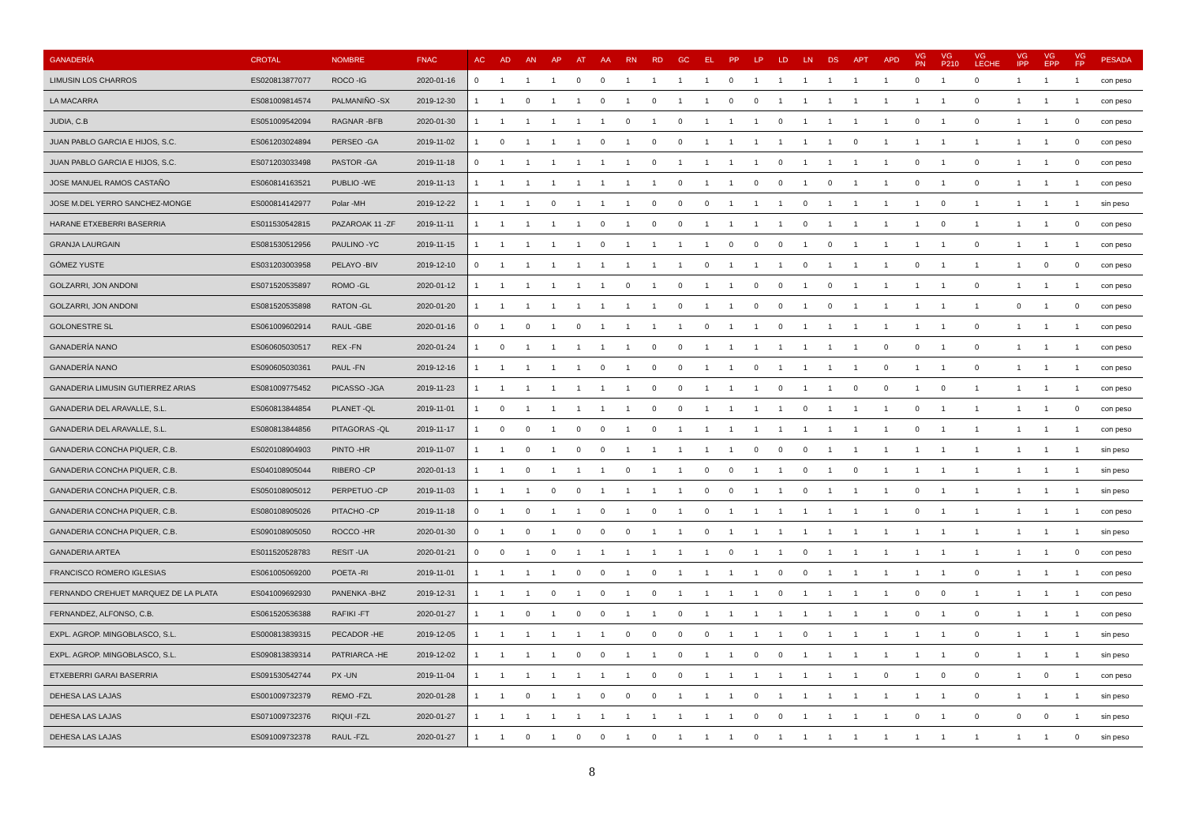| GANADERÍA | CROTAL | NOMBRE | FNAC | AC | AD | AN | AP | AT | AA | RN | RD | GC | EL | PP | LP | LD | LN | DS | APT | APD | VG PN | VG P210 | VG LECHE | VG IPP | VG EPP | VG FP | PESADA |
| --- | --- | --- | --- | --- | --- | --- | --- | --- | --- | --- | --- | --- | --- | --- | --- | --- | --- | --- | --- | --- | --- | --- | --- | --- | --- | --- | --- |
| LIMUSIN LOS CHARROS | ES020813877077 | ROCO -IG | 2020-01-16 | 0 | 1 | 1 | 1 | 0 | 0 | 1 | 1 | 1 | 1 | 0 | 1 | 1 | 1 | 1 | 1 | 1 | 0 | 1 | 0 | 1 | 1 | 1 | con peso |
| LA MACARRA | ES081009814574 | PALMANIÑO -SX | 2019-12-30 | 1 | 1 | 0 | 1 | 1 | 0 | 1 | 0 | 1 | 1 | 0 | 0 | 1 | 1 | 1 | 1 | 1 | 1 | 1 | 0 | 1 | 1 | 1 | con peso |
| JUDIA, C.B | ES051009542094 | RAGNAR -BFB | 2020-01-30 | 1 | 1 | 1 | 1 | 1 | 1 | 0 | 1 | 0 | 1 | 1 | 1 | 0 | 1 | 1 | 1 | 1 | 0 | 1 | 0 | 1 | 1 | 0 | con peso |
| JUAN PABLO GARCIA E HIJOS, S.C. | ES061203024894 | PERSEO -GA | 2019-11-02 | 1 | 0 | 1 | 1 | 1 | 0 | 1 | 0 | 0 | 1 | 1 | 1 | 1 | 1 | 1 | 0 | 1 | 1 | 1 | 1 | 1 | 1 | 0 | con peso |
| JUAN PABLO GARCIA E HIJOS, S.C. | ES071203033498 | PASTOR -GA | 2019-11-18 | 0 | 1 | 1 | 1 | 1 | 1 | 1 | 0 | 1 | 1 | 1 | 1 | 0 | 1 | 1 | 1 | 1 | 0 | 1 | 0 | 1 | 1 | 0 | con peso |
| JOSE MANUEL RAMOS CASTAÑO | ES060814163521 | PUBLIO -WE | 2019-11-13 | 1 | 1 | 1 | 1 | 1 | 1 | 1 | 1 | 0 | 1 | 1 | 0 | 0 | 1 | 0 | 1 | 1 | 0 | 1 | 0 | 1 | 1 | 1 | con peso |
| JOSE M.DEL YERRO SANCHEZ-MONGE | ES000814142977 | Polar -MH | 2019-12-22 | 1 | 1 | 1 | 0 | 1 | 1 | 1 | 0 | 0 | 0 | 1 | 1 | 1 | 0 | 1 | 1 | 1 | 1 | 0 | 1 | 1 | 1 | 1 | sin peso |
| HARANE ETXEBERRI BASERRIA | ES011530542815 | PAZAROAK 11 -ZF | 2019-11-11 | 1 | 1 | 1 | 1 | 1 | 0 | 1 | 0 | 0 | 1 | 1 | 1 | 1 | 0 | 1 | 1 | 1 | 1 | 0 | 1 | 1 | 1 | 0 | con peso |
| GRANJA LAURGAIN | ES081530512956 | PAULINO -YC | 2019-11-15 | 1 | 1 | 1 | 1 | 1 | 0 | 1 | 1 | 1 | 1 | 0 | 0 | 0 | 1 | 0 | 1 | 1 | 1 | 1 | 0 | 1 | 1 | 1 | con peso |
| GÓMEZ YUSTE | ES031203003958 | PELAYO -BIV | 2019-12-10 | 0 | 1 | 1 | 1 | 1 | 1 | 1 | 1 | 1 | 0 | 1 | 1 | 1 | 0 | 1 | 1 | 1 | 0 | 1 | 1 | 1 | 0 | 0 | con peso |
| GOLZARRI, JON ANDONI | ES071520535897 | ROMO -GL | 2020-01-12 | 1 | 1 | 1 | 1 | 1 | 1 | 0 | 1 | 0 | 1 | 1 | 0 | 0 | 1 | 0 | 1 | 1 | 1 | 1 | 0 | 1 | 1 | 1 | con peso |
| GOLZARRI, JON ANDONI | ES081520535898 | RATON -GL | 2020-01-20 | 1 | 1 | 1 | 1 | 1 | 1 | 1 | 1 | 0 | 1 | 1 | 0 | 0 | 1 | 0 | 1 | 1 | 1 | 1 | 1 | 0 | 1 | 0 | con peso |
| GOLONESTRE SL | ES061009602914 | RAUL -GBE | 2020-01-16 | 0 | 1 | 0 | 1 | 0 | 1 | 1 | 1 | 1 | 0 | 1 | 1 | 0 | 1 | 1 | 1 | 1 | 1 | 1 | 0 | 1 | 1 | 1 | con peso |
| GANADERÍA NANO | ES060605030517 | REX -FN | 2020-01-24 | 1 | 0 | 1 | 1 | 1 | 1 | 1 | 0 | 0 | 1 | 1 | 1 | 1 | 1 | 1 | 1 | 0 | 0 | 1 | 0 | 1 | 1 | 1 | con peso |
| GANADERÍA NANO | ES090605030361 | PAUL -FN | 2019-12-16 | 1 | 1 | 1 | 1 | 1 | 0 | 1 | 0 | 0 | 1 | 1 | 0 | 1 | 1 | 1 | 1 | 0 | 1 | 1 | 0 | 1 | 1 | 1 | con peso |
| GANADERIA LIMUSIN GUTIERREZ ARIAS | ES081009775452 | PICASSO -JGA | 2019-11-23 | 1 | 1 | 1 | 1 | 1 | 1 | 1 | 0 | 0 | 1 | 1 | 1 | 0 | 1 | 1 | 0 | 0 | 1 | 0 | 1 | 1 | 1 | 1 | con peso |
| GANADERIA DEL ARAVALLE, S.L. | ES060813844854 | PLANET -QL | 2019-11-01 | 1 | 0 | 1 | 1 | 1 | 1 | 1 | 0 | 0 | 1 | 1 | 1 | 1 | 0 | 1 | 1 | 1 | 0 | 1 | 1 | 1 | 1 | 0 | con peso |
| GANADERIA DEL ARAVALLE, S.L. | ES080813844856 | PITAGORAS -QL | 2019-11-17 | 1 | 0 | 0 | 1 | 0 | 0 | 1 | 0 | 1 | 1 | 1 | 1 | 1 | 1 | 1 | 1 | 1 | 0 | 1 | 1 | 1 | 1 | 1 | con peso |
| GANADERIA CONCHA PIQUER, C.B. | ES020108904903 | PINTO -HR | 2019-11-07 | 1 | 1 | 0 | 1 | 0 | 0 | 1 | 1 | 1 | 1 | 1 | 0 | 0 | 0 | 1 | 1 | 1 | 1 | 1 | 1 | 1 | 1 | 1 | sin peso |
| GANADERIA CONCHA PIQUER, C.B. | ES040108905044 | RIBERO -CP | 2020-01-13 | 1 | 1 | 0 | 1 | 1 | 1 | 0 | 1 | 1 | 0 | 0 | 1 | 1 | 0 | 1 | 0 | 1 | 1 | 1 | 1 | 1 | 1 | 1 | sin peso |
| GANADERIA CONCHA PIQUER, C.B. | ES050108905012 | PERPETUO -CP | 2019-11-03 | 1 | 1 | 1 | 0 | 0 | 1 | 1 | 1 | 1 | 0 | 0 | 1 | 1 | 0 | 1 | 1 | 1 | 0 | 1 | 1 | 1 | 1 | 1 | sin peso |
| GANADERIA CONCHA PIQUER, C.B. | ES080108905026 | PITACHO -CP | 2019-11-18 | 0 | 1 | 0 | 1 | 1 | 0 | 1 | 0 | 1 | 0 | 1 | 1 | 1 | 1 | 1 | 1 | 1 | 0 | 1 | 1 | 1 | 1 | 1 | con peso |
| GANADERIA CONCHA PIQUER, C.B. | ES090108905050 | ROCCO -HR | 2020-01-30 | 0 | 1 | 0 | 1 | 0 | 0 | 0 | 1 | 1 | 0 | 1 | 1 | 1 | 1 | 1 | 1 | 1 | 1 | 1 | 1 | 1 | 1 | 1 | sin peso |
| GANADERIA ARTEA | ES011520528783 | RESIT -UA | 2020-01-21 | 0 | 0 | 1 | 0 | 1 | 1 | 1 | 1 | 1 | 1 | 0 | 1 | 1 | 0 | 1 | 1 | 1 | 1 | 1 | 1 | 1 | 1 | 0 | con peso |
| FRANCISCO ROMERO IGLESIAS | ES061005069200 | POETA -RI | 2019-11-01 | 1 | 1 | 1 | 1 | 0 | 0 | 1 | 0 | 1 | 1 | 1 | 1 | 0 | 0 | 1 | 1 | 1 | 1 | 1 | 0 | 1 | 1 | 1 | con peso |
| FERNANDO CREHUET MARQUEZ DE LA PLATA | ES041009692930 | PANENKA -BHZ | 2019-12-31 | 1 | 1 | 1 | 0 | 1 | 0 | 1 | 0 | 1 | 1 | 1 | 1 | 0 | 1 | 1 | 1 | 1 | 0 | 0 | 1 | 1 | 1 | 1 | con peso |
| FERNANDEZ, ALFONSO, C.B. | ES061520536388 | RAFIKI -FT | 2020-01-27 | 1 | 1 | 0 | 1 | 0 | 0 | 1 | 1 | 0 | 1 | 1 | 1 | 1 | 1 | 1 | 1 | 1 | 0 | 1 | 0 | 1 | 1 | 1 | con peso |
| EXPL. AGROP. MINGOBLASCO, S.L. | ES000813839315 | PECADOR -HE | 2019-12-05 | 1 | 1 | 1 | 1 | 1 | 1 | 0 | 0 | 0 | 0 | 1 | 1 | 1 | 0 | 1 | 1 | 1 | 1 | 1 | 0 | 1 | 1 | 1 | sin peso |
| EXPL. AGROP. MINGOBLASCO, S.L. | ES090813839314 | PATRIARCA -HE | 2019-12-02 | 1 | 1 | 1 | 1 | 0 | 0 | 1 | 1 | 0 | 1 | 1 | 0 | 0 | 1 | 1 | 1 | 1 | 1 | 1 | 0 | 1 | 1 | 1 | sin peso |
| ETXEBERRI GARAI BASERRIA | ES091530542744 | PX -UN | 2019-11-04 | 1 | 1 | 1 | 1 | 1 | 1 | 1 | 0 | 0 | 1 | 1 | 1 | 1 | 1 | 1 | 1 | 0 | 1 | 0 | 0 | 1 | 0 | 1 | con peso |
| DEHESA LAS LAJAS | ES001009732379 | REMO -FZL | 2020-01-28 | 1 | 1 | 0 | 1 | 1 | 0 | 0 | 0 | 1 | 1 | 1 | 0 | 1 | 1 | 1 | 1 | 1 | 1 | 1 | 0 | 1 | 1 | 1 | sin peso |
| DEHESA LAS LAJAS | ES071009732376 | RIQUI -FZL | 2020-01-27 | 1 | 1 | 1 | 1 | 1 | 1 | 1 | 1 | 1 | 1 | 1 | 0 | 0 | 1 | 1 | 1 | 1 | 0 | 1 | 0 | 0 | 0 | 1 | sin peso |
| DEHESA LAS LAJAS | ES091009732378 | RAUL -FZL | 2020-01-27 | 1 | 1 | 0 | 1 | 0 | 0 | 1 | 0 | 1 | 1 | 1 | 0 | 1 | 1 | 1 | 1 | 1 | 1 | 1 | 1 | 1 | 1 | 0 | sin peso |
8